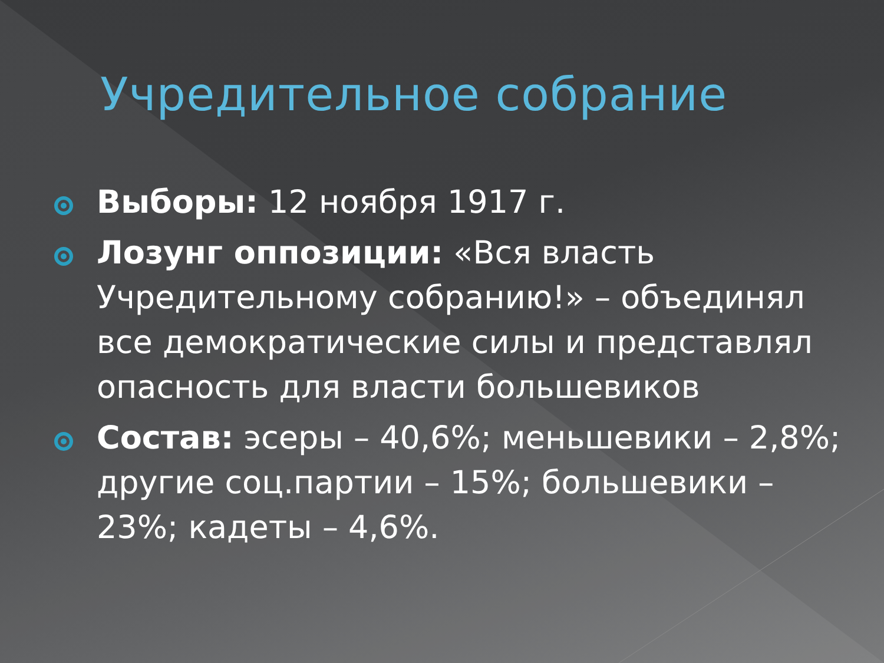Учредительное собрание
Выборы: 12 ноября 1917 г.
Лозунг оппозиции: «Вся власть Учредительному собранию!» – объединял все демократические силы и представлял опасность для власти большевиков
Состав: эсеры – 40,6%; меньшевики – 2,8%; другие соц.партии – 15%; большевики – 23%; кадеты – 4,6%.